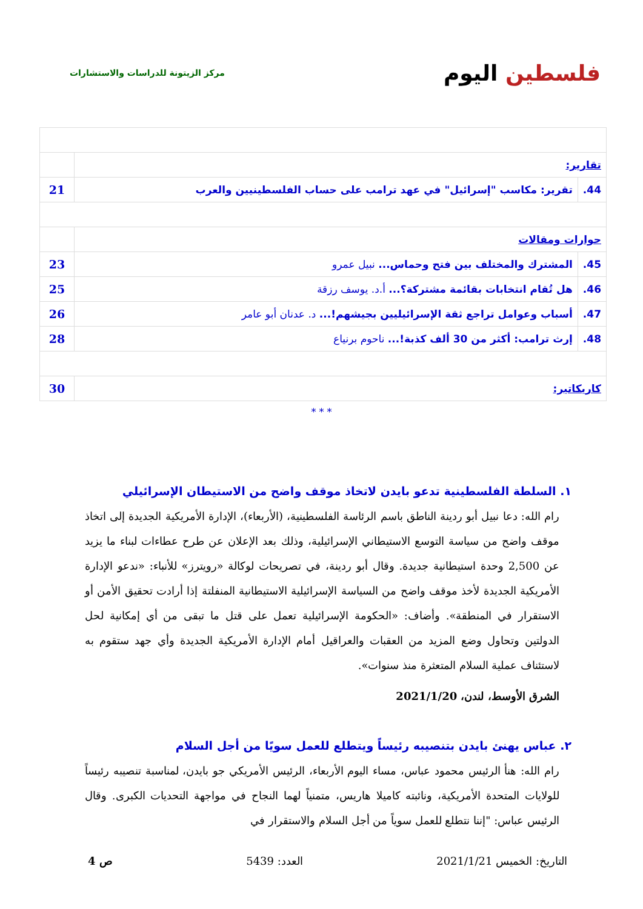فلسطين اليوم
مركز الزيتونة للدراسات والاستشارات
| تقارير: | | |
| 44. | تقرير: مكاسب "إسرائيل" في عهد ترامب على حساب الفلسطينيين والعرب | 21 |
| حوارات ومقالات | | |
| 45. | المشترك والمختلف بين فتح وحماس... نبيل عمرو | 23 |
| 46. | هل تُقام انتخابات بقائمة مشتركة؟... أ.د. يوسف رزقة | 25 |
| 47. | أسباب وعوامل تراجع ثقة الإسرائيليين بجيشهم!... د. عدنان أبو عامر | 26 |
| 48. | إرث ترامب: أكثر من 30 ألف كذبة!... ناحوم برنياع | 28 |
| كاريكاتير: | | 30 |
* * *
١. السلطة الفلسطينية تدعو بايدن لاتخاذ موقف واضح من الاستيطان الإسرائيلي
رام الله: دعا نبيل أبو ردينة الناطق باسم الرئاسة الفلسطينية، (الأربعاء)، الإدارة الأمريكية الجديدة إلى اتخاذ موقف واضح من سياسة التوسع الاستيطاني الإسرائيلية، وذلك بعد الإعلان عن طرح عطاءات لبناء ما يزيد عن 2,500 وحدة استيطانية جديدة. وقال أبو ردينة، في تصريحات لوكالة «رويترز» للأنباء: «ندعو الإدارة الأمريكية الجديدة لأخذ موقف واضح من السياسة الإسرائيلية الاستيطانية المنفلتة إذا أرادت تحقيق الأمن أو الاستقرار في المنطقة». وأضاف: «الحكومة الإسرائيلية تعمل على قتل ما تبقى من أي إمكانية لحل الدولتين وتحاول وضع المزيد من العقبات والعراقيل أمام الإدارة الأمريكية الجديدة وأي جهد ستقوم به لاستئناف عملية السلام المتعثرة منذ سنوات».
الشرق الأوسط، لندن، 2021/1/20
٢. عباس يهنئ بايدن بتنصيبه رئيساً ويتطلع للعمل سويًا من أجل السلام
رام الله: هنأ الرئيس محمود عباس، مساء اليوم الأربعاء، الرئيس الأمريكي جو بايدن، لمناسبة تنصيبه رئيساً للولايات المتحدة الأمريكية، ونائبته كاميلا هاريس، متمنياً لهما النجاح في مواجهة التحديات الكبرى. وقال الرئيس عباس: "إننا نتطلع للعمل سوياً من أجل السلام والاستقرار في
التاريخ: الخميس 2021/1/21 العدد: 5439 ص 4